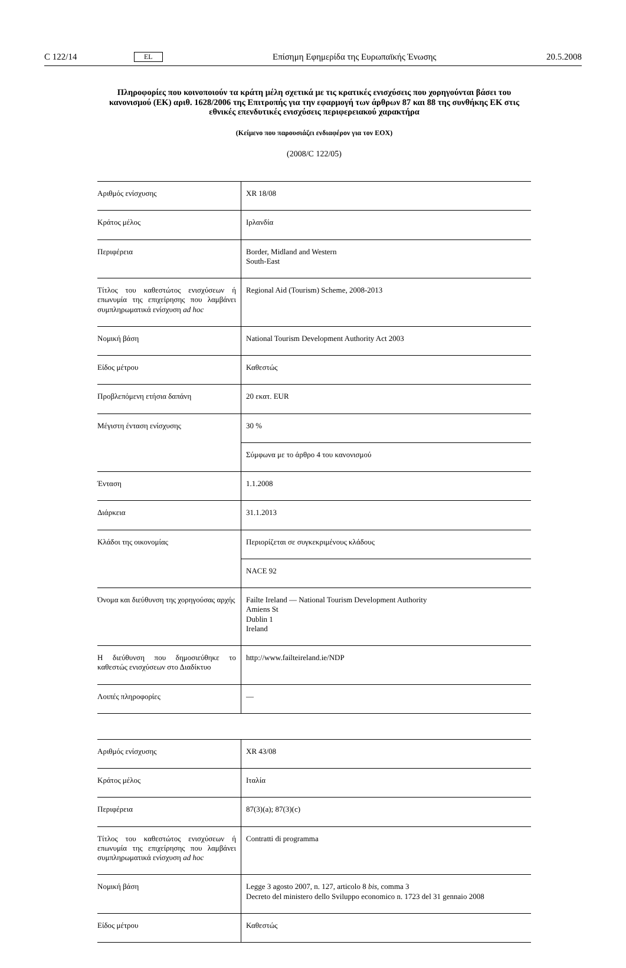C 122/14 EL Επίσημη Εφημερίδα της Ευρωπαϊκής Ένωσης 20.5.2008
Πληροφορίες που κοινοποιούν τα κράτη μέλη σχετικά με τις κρατικές ενισχύσεις που χορηγούνται βάσει του κανονισμού (ΕΚ) αριθ. 1628/2006 της Επιτροπής για την εφαρμογή των άρθρων 87 και 88 της συνθήκης ΕΚ στις εθνικές επενδυτικές ενισχύσεις περιφερειακού χαρακτήρα
(Κείμενο που παρουσιάζει ενδιαφέρον για τον ΕΟΧ)
(2008/C 122/05)
| Αριθμός ενίσχυσης | XR 18/08 |
| Κράτος μέλος | Ιρλανδία |
| Περιφέρεια | Border, Midland and Western South-East |
| Τίτλος του καθεστώτος ενισχύσεων ή επωνυμία της επιχείρησης που λαμβάνει συμπληρωματικά ενίσχυση ad hoc | Regional Aid (Tourism) Scheme, 2008-2013 |
| Νομική βάση | National Tourism Development Authority Act 2003 |
| Είδος μέτρου | Καθεστώς |
| Προβλεπόμενη ετήσια δαπάνη | 20 εκατ. EUR |
| Μέγιστη ένταση ενίσχυσης | 30 % |
| | Σύμφωνα με το άρθρο 4 του κανονισμού |
| Ένταση | 1.1.2008 |
| Διάρκεια | 31.1.2013 |
| Κλάδοι της οικονομίας | Περιορίζεται σε συγκεκριμένους κλάδους |
| | NACE 92 |
| Όνομα και διεύθυνση της χορηγούσας αρχής | Failte Ireland — National Tourism Development Authority Amiens St Dublin 1 Ireland |
| Η διεύθυνση που δημοσιεύθηκε το καθεστώς ενισχύσεων στο Διαδίκτυο | http://www.failteireland.ie/NDP |
| Λοιπές πληροφορίες | — |
| Αριθμός ενίσχυσης | XR 43/08 |
| Κράτος μέλος | Ιταλία |
| Περιφέρεια | 87(3)(a); 87(3)(c) |
| Τίτλος του καθεστώτος ενισχύσεων ή επωνυμία της επιχείρησης που λαμβάνει συμπληρωματικά ενίσχυση ad hoc | Contratti di programma |
| Νομική βάση | Legge 3 agosto 2007, n. 127, articolo 8 bis , comma 3 Decreto del ministero dello Sviluppo economico n. 1723 del 31 gennaio 2008 |
| Είδος μέτρου | Καθεστώς |